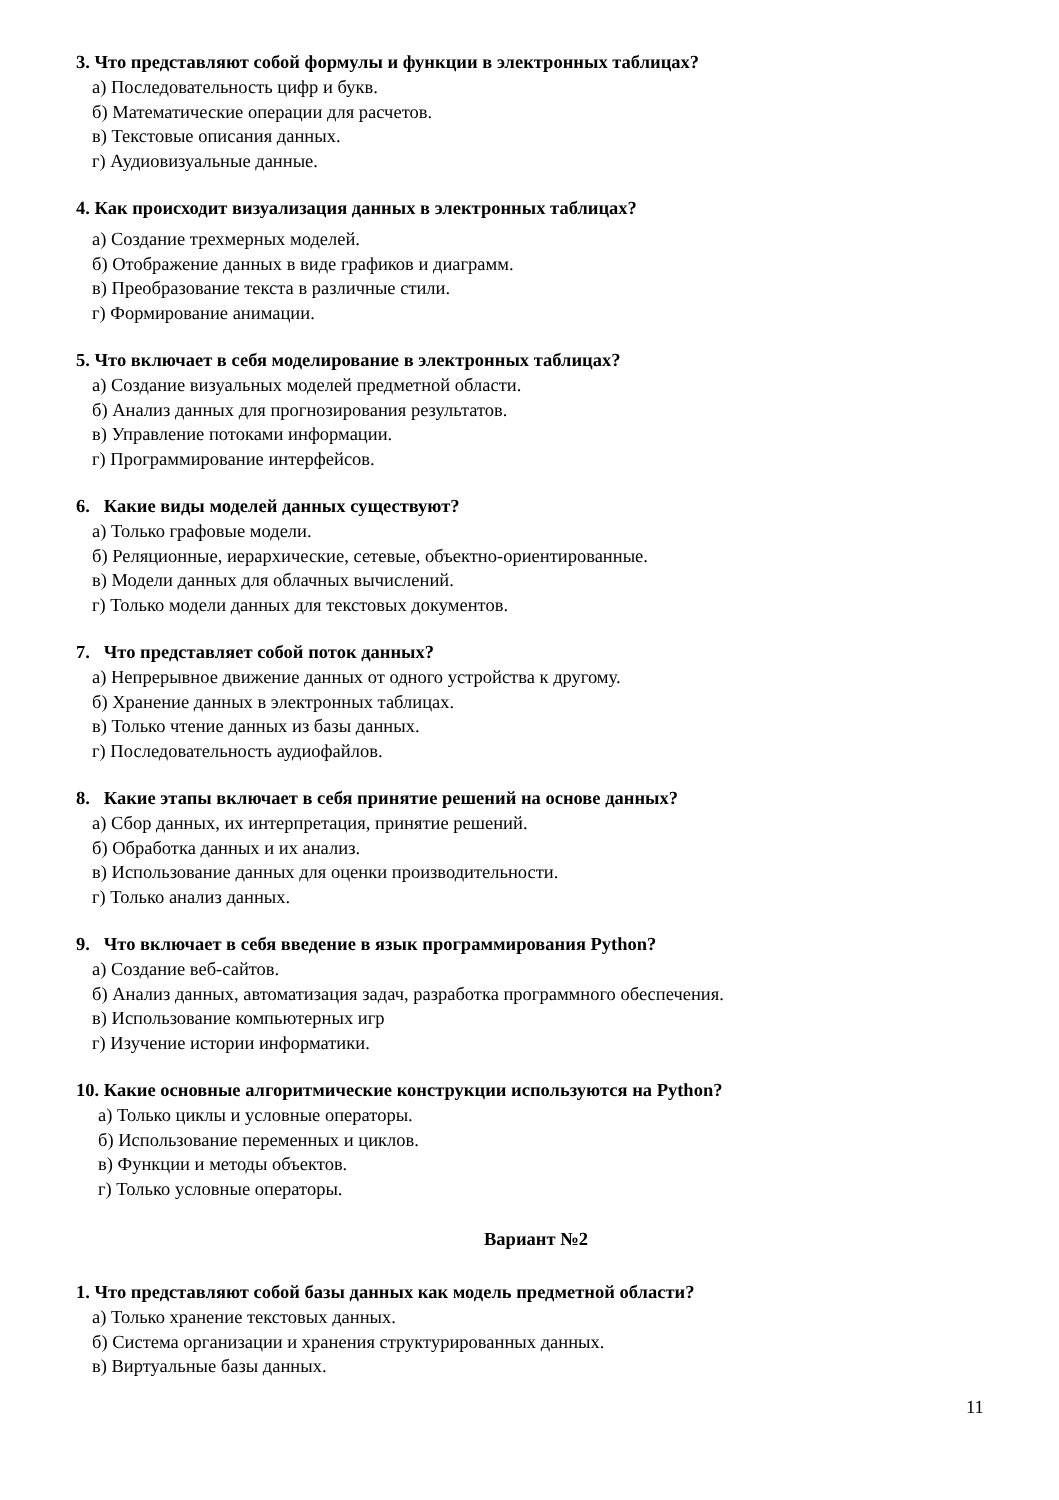3. Что представляют собой формулы и функции в электронных таблицах?
а) Последовательность цифр и букв.
б) Математические операции для расчетов.
в) Текстовые описания данных.
г) Аудиовизуальные данные.
4. Как происходит визуализация данных в электронных таблицах?
а) Создание трехмерных моделей.
б) Отображение данных в виде графиков и диаграмм.
в) Преобразование текста в различные стили.
г) Формирование анимации.
5. Что включает в себя моделирование в электронных таблицах?
а) Создание визуальных моделей предметной области.
б) Анализ данных для прогнозирования результатов.
в) Управление потоками информации.
г) Программирование интерфейсов.
6. Какие виды моделей данных существуют?
а) Только графовые модели.
б) Реляционные, иерархические, сетевые, объектно-ориентированные.
в) Модели данных для облачных вычислений.
г) Только модели данных для текстовых документов.
7. Что представляет собой поток данных?
а) Непрерывное движение данных от одного устройства к другому.
б) Хранение данных в электронных таблицах.
в) Только чтение данных из базы данных.
г) Последовательность аудиофайлов.
8. Какие этапы включает в себя принятие решений на основе данных?
а) Сбор данных, их интерпретация, принятие решений.
б) Обработка данных и их анализ.
в) Использование данных для оценки производительности.
г) Только анализ данных.
9. Что включает в себя введение в язык программирования Python?
а) Создание веб-сайтов.
б) Анализ данных, автоматизация задач, разработка программного обеспечения.
в) Использование компьютерных игр
г) Изучение истории информатики.
10. Какие основные алгоритмические конструкции используются на Python?
а) Только циклы и условные операторы.
б) Использование переменных и циклов.
в) Функции и методы объектов.
г) Только условные операторы.
Вариант №2
1. Что представляют собой базы данных как модель предметной области?
а) Только хранение текстовых данных.
б) Система организации и хранения структурированных данных.
в) Виртуальные базы данных.
11